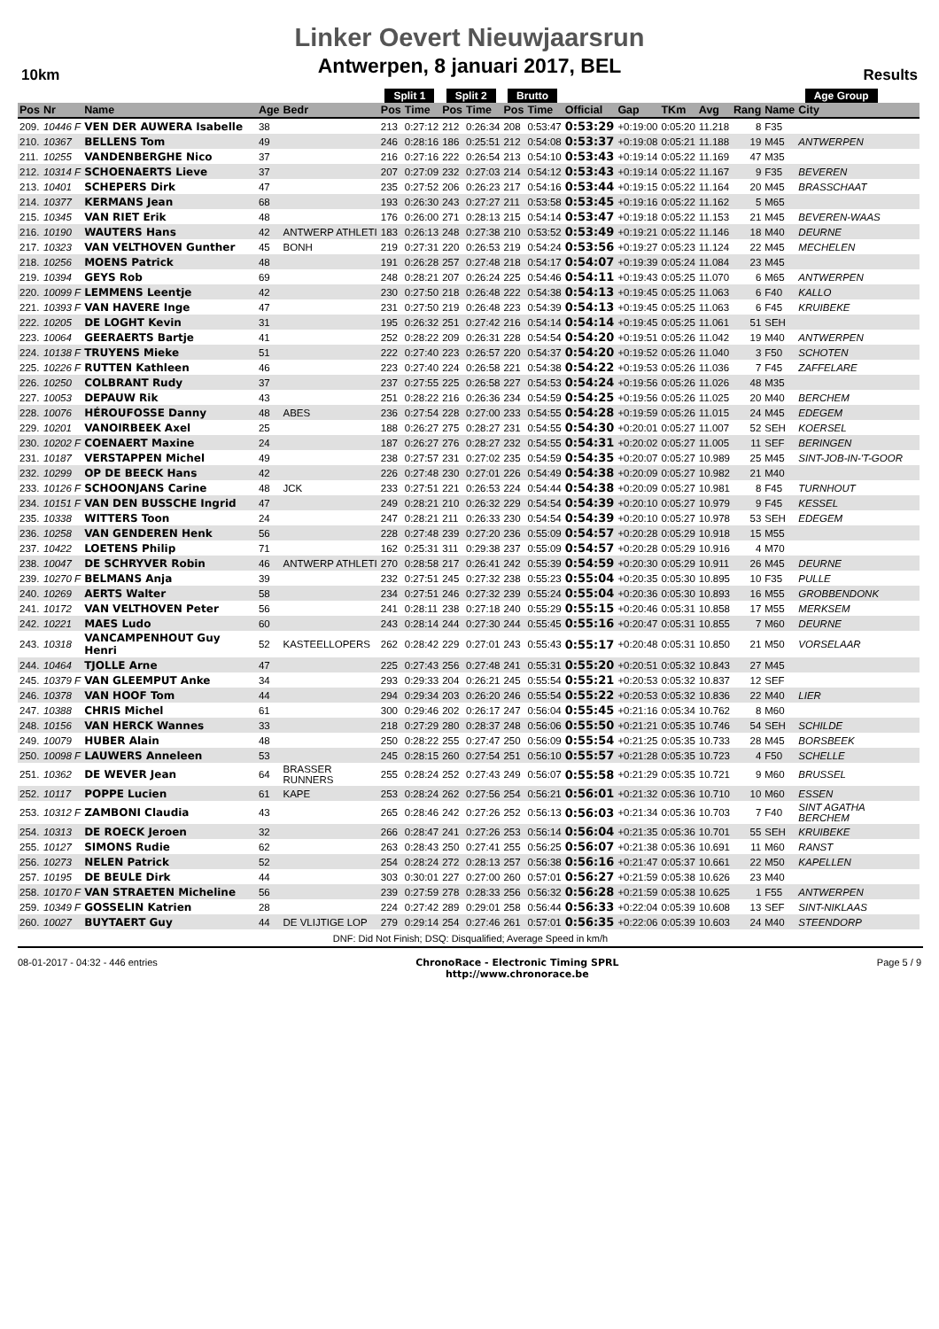10km
Linker Oevert Nieuwjaarsrun
Antwerpen, 8 januari 2017, BEL
Results
| | | | | | Split 1 | | Split 2 | | Brutto | | | | | | | Age Group | | |
| --- | --- | --- | --- | --- | --- | --- | --- | --- | --- | --- | --- | --- | --- | --- | --- | --- | --- | --- |
| Pos | Nr | Name | Age | Bedr | Pos | Time | Pos | Time | Pos | Time | Official | Gap | TKm | Avg | Rang | Name | City | |
| 209. | 10446 F | VEN DER AUWERA Isabelle | 38 | | 213 | 0:27:12 | 212 | 0:26:34 | 208 | 0:53:47 | 0:53:29 | +0:19:00 | 0:05:20 | 11.218 | 8 | F35 | | |
| 210. | 10367 | BELLENS Tom | 49 | | 246 | 0:28:16 | 186 | 0:25:51 | 212 | 0:54:08 | 0:53:37 | +0:19:08 | 0:05:21 | 11.188 | 19 | M45 | ANTWERPEN | |
| 211. | 10255 | VANDENBERGHE Nico | 37 | | 216 | 0:27:16 | 222 | 0:26:54 | 213 | 0:54:10 | 0:53:43 | +0:19:14 | 0:05:22 | 11.169 | 47 | M35 | | |
| 212. | 10314 F | SCHOENAERTS Lieve | 37 | | 207 | 0:27:09 | 232 | 0:27:03 | 214 | 0:54:12 | 0:53:43 | +0:19:14 | 0:05:22 | 11.167 | 9 | F35 | BEVEREN | |
| 213. | 10401 | SCHEPERS Dirk | 47 | | 235 | 0:27:52 | 206 | 0:26:23 | 217 | 0:54:16 | 0:53:44 | +0:19:15 | 0:05:22 | 11.164 | 20 | M45 | BRASSCHAAT | |
| 214. | 10377 | KERMANS Jean | 68 | | 193 | 0:26:30 | 243 | 0:27:27 | 211 | 0:53:58 | 0:53:45 | +0:19:16 | 0:05:22 | 11.162 | 5 | M65 | | |
| 215. | 10345 | VAN RIET Erik | 48 | | 176 | 0:26:00 | 271 | 0:28:13 | 215 | 0:54:14 | 0:53:47 | +0:19:18 | 0:05:22 | 11.153 | 21 | M45 | BEVEREN-WAAS | |
| 216. | 10190 | WAUTERS Hans | 42 | ANTWERP ATHLETI | 183 | 0:26:13 | 248 | 0:27:38 | 210 | 0:53:52 | 0:53:49 | +0:19:21 | 0:05:22 | 11.146 | 18 | M40 | DEURNE | |
| 217. | 10323 | VAN VELTHOVEN Gunther | 45 | BONH | 219 | 0:27:31 | 220 | 0:26:53 | 219 | 0:54:24 | 0:53:56 | +0:19:27 | 0:05:23 | 11.124 | 22 | M45 | MECHELEN | |
| 218. | 10256 | MOENS Patrick | 48 | | 191 | 0:26:28 | 257 | 0:27:48 | 218 | 0:54:17 | 0:54:07 | +0:19:39 | 0:05:24 | 11.084 | 23 | M45 | | |
| 219. | 10394 | GEYS Rob | 69 | | 248 | 0:28:21 | 207 | 0:26:24 | 225 | 0:54:46 | 0:54:11 | +0:19:43 | 0:05:25 | 11.070 | 6 | M65 | ANTWERPEN | |
| 220. | 10099 F | LEMMENS Leentje | 42 | | 230 | 0:27:50 | 218 | 0:26:48 | 222 | 0:54:38 | 0:54:13 | +0:19:45 | 0:05:25 | 11.063 | 6 | F40 | KALLO | |
| 221. | 10393 F | VAN HAVERE Inge | 47 | | 231 | 0:27:50 | 219 | 0:26:48 | 223 | 0:54:39 | 0:54:13 | +0:19:45 | 0:05:25 | 11.063 | 6 | F45 | KRUIBEKE | |
| 222. | 10205 | DE LOGHT Kevin | 31 | | 195 | 0:26:32 | 251 | 0:27:42 | 216 | 0:54:14 | 0:54:14 | +0:19:45 | 0:05:25 | 11.061 | 51 | SEH | | |
| 223. | 10064 | GEERAERTS Bartje | 41 | | 252 | 0:28:22 | 209 | 0:26:31 | 228 | 0:54:54 | 0:54:20 | +0:19:51 | 0:05:26 | 11.042 | 19 | M40 | ANTWERPEN | |
| 224. | 10138 F | TRUYENS Mieke | 51 | | 222 | 0:27:40 | 223 | 0:26:57 | 220 | 0:54:37 | 0:54:20 | +0:19:52 | 0:05:26 | 11.040 | 3 | F50 | SCHOTEN | |
| 225. | 10226 F | RUTTEN Kathleen | 46 | | 223 | 0:27:40 | 224 | 0:26:58 | 221 | 0:54:38 | 0:54:22 | +0:19:53 | 0:05:26 | 11.036 | 7 | F45 | ZAFFELARE | |
| 226. | 10250 | COLBRANT Rudy | 37 | | 237 | 0:27:55 | 225 | 0:26:58 | 227 | 0:54:53 | 0:54:24 | +0:19:56 | 0:05:26 | 11.026 | 48 | M35 | | |
| 227. | 10053 | DEPAUW Rik | 43 | | 251 | 0:28:22 | 216 | 0:26:36 | 234 | 0:54:59 | 0:54:25 | +0:19:56 | 0:05:26 | 11.025 | 20 | M40 | BERCHEM | |
| 228. | 10076 | HÉROUFOSSE Danny | 48 | ABES | 236 | 0:27:54 | 228 | 0:27:00 | 233 | 0:54:55 | 0:54:28 | +0:19:59 | 0:05:26 | 11.015 | 24 | M45 | EDEGEM | |
| 229. | 10201 | VANOIRBEEK Axel | 25 | | 188 | 0:26:27 | 275 | 0:28:27 | 231 | 0:54:55 | 0:54:30 | +0:20:01 | 0:05:27 | 11.007 | 52 | SEH | KOERSEL | |
| 230. | 10202 F | COENAERT Maxine | 24 | | 187 | 0:26:27 | 276 | 0:28:27 | 232 | 0:54:55 | 0:54:31 | +0:20:02 | 0:05:27 | 11.005 | 11 | SEF | BERINGEN | |
| 231. | 10187 | VERSTAPPEN Michel | 49 | | 238 | 0:27:57 | 231 | 0:27:02 | 235 | 0:54:59 | 0:54:35 | +0:20:07 | 0:05:27 | 10.989 | 25 | M45 | SINT-JOB-IN-'T-GOOR | |
| 232. | 10299 | OP DE BEECK Hans | 42 | | 226 | 0:27:48 | 230 | 0:27:01 | 226 | 0:54:49 | 0:54:38 | +0:20:09 | 0:05:27 | 10.982 | 21 | M40 | | |
| 233. | 10126 F | SCHOONJANS Carine | 48 | JCK | 233 | 0:27:51 | 221 | 0:26:53 | 224 | 0:54:44 | 0:54:38 | +0:20:09 | 0:05:27 | 10.981 | 8 | F45 | TURNHOUT | |
| 234. | 10151 F | VAN DEN BUSSCHE Ingrid | 47 | | 249 | 0:28:21 | 210 | 0:26:32 | 229 | 0:54:54 | 0:54:39 | +0:20:10 | 0:05:27 | 10.979 | 9 | F45 | KESSEL | |
| 235. | 10338 | WITTERS Toon | 24 | | 247 | 0:28:21 | 211 | 0:26:33 | 230 | 0:54:54 | 0:54:39 | +0:20:10 | 0:05:27 | 10.978 | 53 | SEH | EDEGEM | |
| 236. | 10258 | VAN GENDEREN Henk | 56 | | 228 | 0:27:48 | 239 | 0:27:20 | 236 | 0:55:09 | 0:54:57 | +0:20:28 | 0:05:29 | 10.918 | 15 | M55 | | |
| 237. | 10422 | LOETENS Philip | 71 | | 162 | 0:25:31 | 311 | 0:29:38 | 237 | 0:55:09 | 0:54:57 | +0:20:28 | 0:05:29 | 10.916 | 4 | M70 | | |
| 238. | 10047 | DE SCHRYVER Robin | 46 | ANTWERP ATHLETI | 270 | 0:28:58 | 217 | 0:26:41 | 242 | 0:55:39 | 0:54:59 | +0:20:30 | 0:05:29 | 10.911 | 26 | M45 | DEURNE | |
| 239. | 10270 F | BELMANS Anja | 39 | | 232 | 0:27:51 | 245 | 0:27:32 | 238 | 0:55:23 | 0:55:04 | +0:20:35 | 0:05:30 | 10.895 | 10 | F35 | PULLE | |
| 240. | 10269 | AERTS Walter | 58 | | 234 | 0:27:51 | 246 | 0:27:32 | 239 | 0:55:24 | 0:55:04 | +0:20:36 | 0:05:30 | 10.893 | 16 | M55 | GROBBENDONK | |
| 241. | 10172 | VAN VELTHOVEN Peter | 56 | | 241 | 0:28:11 | 238 | 0:27:18 | 240 | 0:55:29 | 0:55:15 | +0:20:46 | 0:05:31 | 10.858 | 17 | M55 | MERKSEM | |
| 242. | 10221 | MAES Ludo | 60 | | 243 | 0:28:14 | 244 | 0:27:30 | 244 | 0:55:45 | 0:55:16 | +0:20:47 | 0:05:31 | 10.855 | 7 | M60 | DEURNE | |
| 243. | 10318 | VANCAMPENHOUT Guy Henri | 52 | KASTEELLOPERS | 262 | 0:28:42 | 229 | 0:27:01 | 243 | 0:55:43 | 0:55:17 | +0:20:48 | 0:05:31 | 10.850 | 21 | M50 | VORSELAAR | |
| 244. | 10464 | TJOLLE Arne | 47 | | 225 | 0:27:43 | 256 | 0:27:48 | 241 | 0:55:31 | 0:55:20 | +0:20:51 | 0:05:32 | 10.843 | 27 | M45 | | |
| 245. | 10379 F | VAN GLEEMPUT Anke | 34 | | 293 | 0:29:33 | 204 | 0:26:21 | 245 | 0:55:54 | 0:55:21 | +0:20:53 | 0:05:32 | 10.837 | 12 | SEF | | |
| 246. | 10378 | VAN HOOF Tom | 44 | | 294 | 0:29:34 | 203 | 0:26:20 | 246 | 0:55:54 | 0:55:22 | +0:20:53 | 0:05:32 | 10.836 | 22 | M40 | LIER | |
| 247. | 10388 | CHRIS Michel | 61 | | 300 | 0:29:46 | 202 | 0:26:17 | 247 | 0:56:04 | 0:55:45 | +0:21:16 | 0:05:34 | 10.762 | 8 | M60 | | |
| 248. | 10156 | VAN HERCK Wannes | 33 | | 218 | 0:27:29 | 280 | 0:28:37 | 248 | 0:56:06 | 0:55:50 | +0:21:21 | 0:05:35 | 10.746 | 54 | SEH | SCHILDE | |
| 249. | 10079 | HUBER Alain | 48 | | 250 | 0:28:22 | 255 | 0:27:47 | 250 | 0:56:09 | 0:55:54 | +0:21:25 | 0:05:35 | 10.733 | 28 | M45 | BORSBEEK | |
| 250. | 10098 F | LAUWERS Anneleen | 53 | | 245 | 0:28:15 | 260 | 0:27:54 | 251 | 0:56:10 | 0:55:57 | +0:21:28 | 0:05:35 | 10.723 | 4 | F50 | SCHELLE | |
| 251. | 10362 | DE WEVER Jean | 64 | BRASSER RUNNERS | 255 | 0:28:24 | 252 | 0:27:43 | 249 | 0:56:07 | 0:55:58 | +0:21:29 | 0:05:35 | 10.721 | 9 | M60 | BRUSSEL | |
| 252. | 10117 | POPPE Lucien | 61 | KAPE | 253 | 0:28:24 | 262 | 0:27:56 | 254 | 0:56:21 | 0:56:01 | +0:21:32 | 0:05:36 | 10.710 | 10 | M60 | ESSEN | |
| 253. | 10312 F | ZAMBONI Claudia | 43 | | 265 | 0:28:46 | 242 | 0:27:26 | 252 | 0:56:13 | 0:56:03 | +0:21:34 | 0:05:36 | 10.703 | 7 | F40 | SINT AGATHA BERCHEM | |
| 254. | 10313 | DE ROECK Jeroen | 32 | | 266 | 0:28:47 | 241 | 0:27:26 | 253 | 0:56:14 | 0:56:04 | +0:21:35 | 0:05:36 | 10.701 | 55 | SEH | KRUIBEKE | |
| 255. | 10127 | SIMONS Rudie | 62 | | 263 | 0:28:43 | 250 | 0:27:41 | 255 | 0:56:25 | 0:56:07 | +0:21:38 | 0:05:36 | 10.691 | 11 | M60 | RANST | |
| 256. | 10273 | NELEN Patrick | 52 | | 254 | 0:28:24 | 272 | 0:28:13 | 257 | 0:56:38 | 0:56:16 | +0:21:47 | 0:05:37 | 10.661 | 22 | M50 | KAPELLEN | |
| 257. | 10195 | DE BEULE Dirk | 44 | | 303 | 0:30:01 | 227 | 0:27:00 | 260 | 0:57:01 | 0:56:27 | +0:21:59 | 0:05:38 | 10.626 | 23 | M40 | | |
| 258. | 10170 F | VAN STRAETEN Micheline | 56 | | 239 | 0:27:59 | 278 | 0:28:33 | 256 | 0:56:32 | 0:56:28 | +0:21:59 | 0:05:38 | 10.625 | 1 | F55 | ANTWERPEN | |
| 259. | 10349 F | GOSSELIN Katrien | 28 | | 224 | 0:27:42 | 289 | 0:29:01 | 258 | 0:56:44 | 0:56:33 | +0:22:04 | 0:05:39 | 10.608 | 13 | SEF | SINT-NIKLAAS | |
| 260. | 10027 | BUYTAERT Guy | 44 | DE VLIJTIGE LOP | 279 | 0:29:14 | 254 | 0:27:46 | 261 | 0:57:01 | 0:56:35 | +0:22:06 | 0:05:39 | 10.603 | 24 | M40 | STEENDORP | |
DNF: Did Not Finish; DSQ: Disqualified; Average Speed in km/h
08-01-2017 - 04:32 - 446 entries ChronoRace - Electronic Timing SPRL
http://www.chronorace.be Page 5 / 9